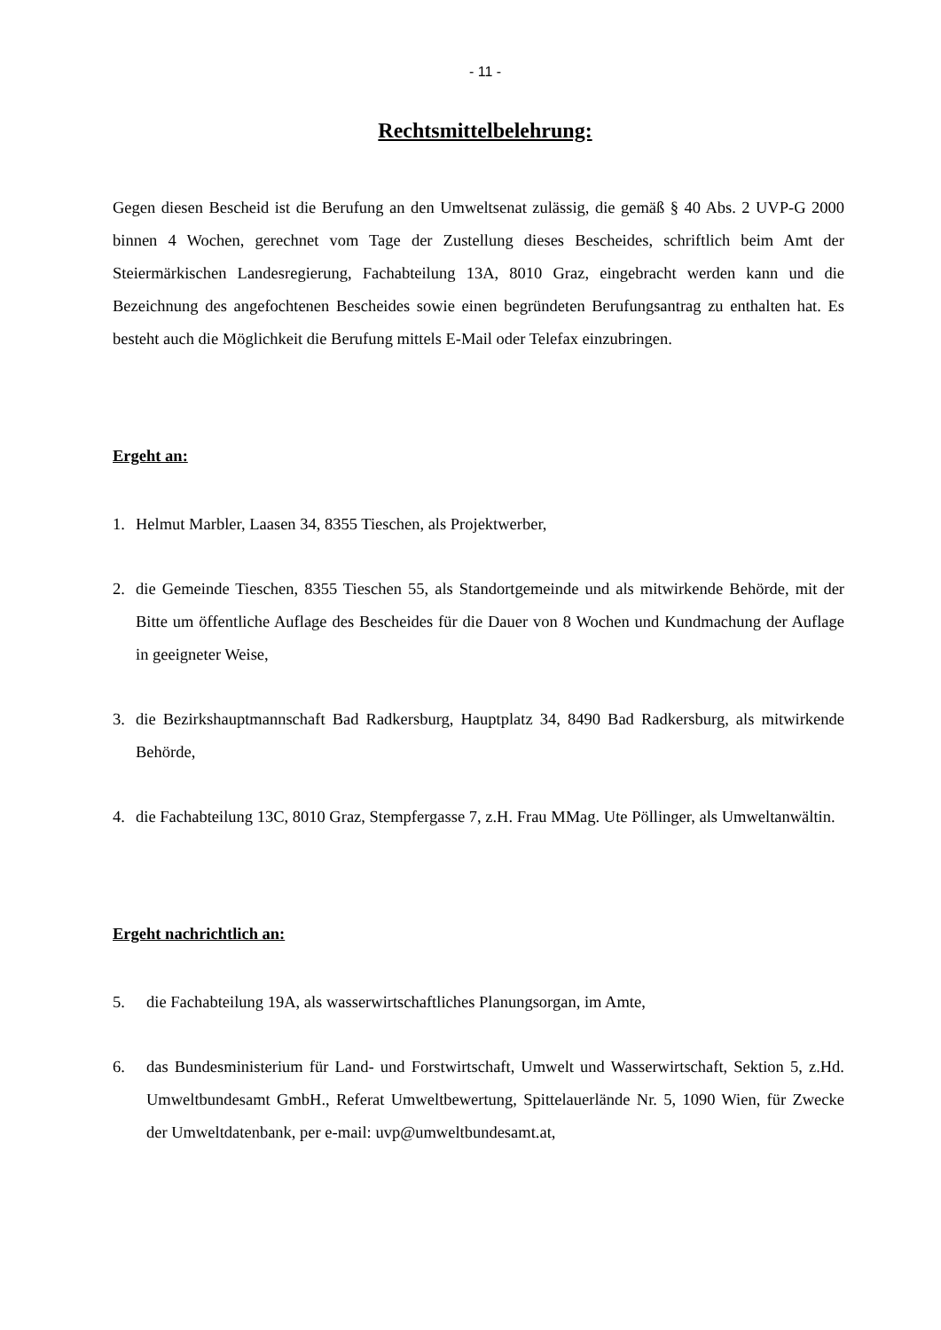- 11 -
Rechtsmittelbelehrung:
Gegen diesen Bescheid ist die Berufung an den Umweltsenat zulässig, die gemäß § 40 Abs. 2 UVP-G 2000 binnen 4 Wochen, gerechnet vom Tage der Zustellung dieses Bescheides, schriftlich beim Amt der Steiermärkischen Landesregierung, Fachabteilung 13A, 8010 Graz, eingebracht werden kann und die Bezeichnung des angefochtenen Bescheides sowie einen begründeten Berufungsantrag zu enthalten hat. Es besteht auch die Möglichkeit die Berufung mittels E-Mail oder Telefax einzubringen.
Ergeht an:
1. Helmut Marbler, Laasen 34, 8355 Tieschen, als Projektwerber,
2. die Gemeinde Tieschen, 8355 Tieschen 55, als Standortgemeinde und als mitwirkende Behörde, mit der Bitte um öffentliche Auflage des Bescheides für die Dauer von 8 Wochen und Kundmachung der Auflage in geeigneter Weise,
3. die Bezirkshauptmannschaft Bad Radkersburg, Hauptplatz 34, 8490 Bad Radkersburg, als mitwirkende Behörde,
4. die Fachabteilung 13C, 8010 Graz, Stempfergasse 7, z.H. Frau MMag. Ute Pöllinger, als Umweltanwältin.
Ergeht nachrichtlich an:
5. die Fachabteilung 19A, als wasserwirtschaftliches Planungsorgan, im Amte,
6. das Bundesministerium für Land- und Forstwirtschaft, Umwelt und Wasserwirtschaft, Sektion 5, z.Hd. Umweltbundesamt GmbH., Referat Umweltbewertung, Spittelauerlände Nr. 5, 1090 Wien, für Zwecke der Umweltdatenbank, per e-mail: uvp@umweltbundesamt.at,